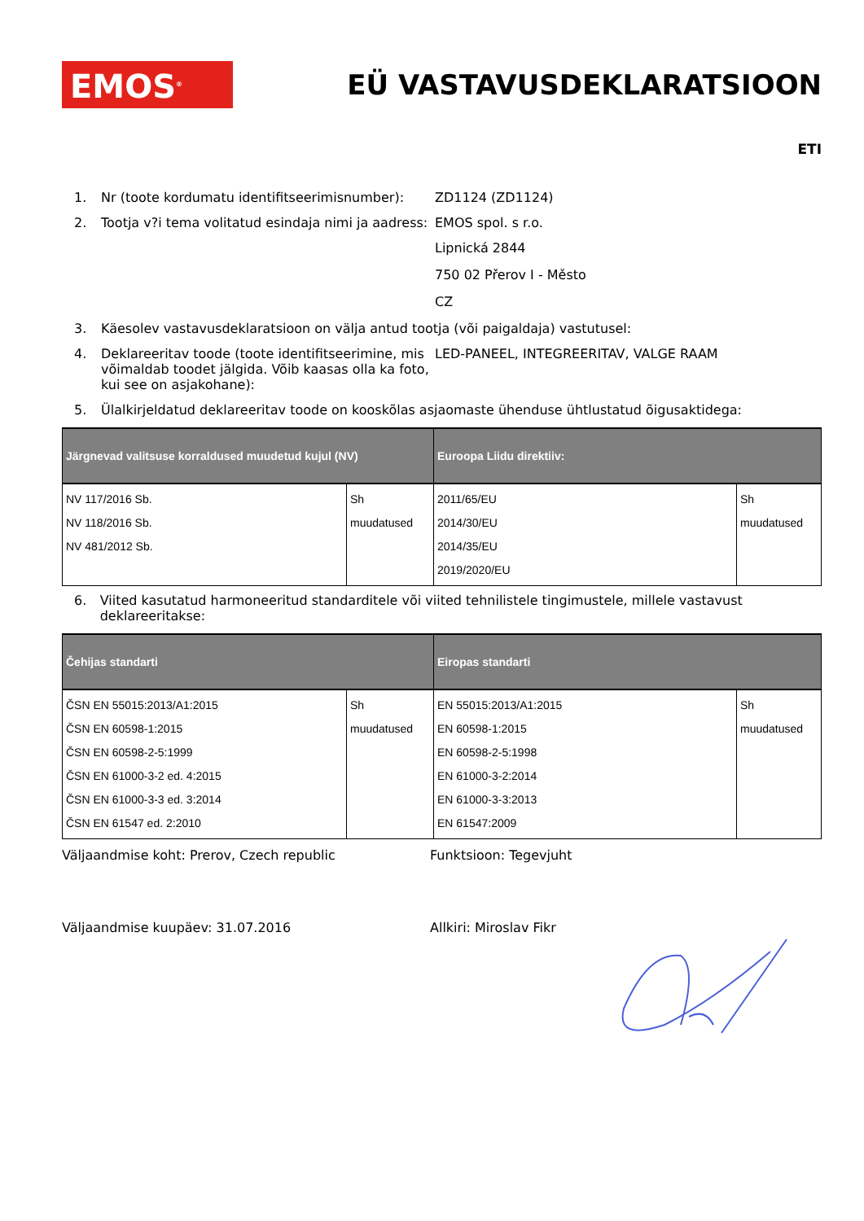EMOS<sup>®</sup>
EÜ VASTAVUSDEKLARATSIOON
ETI
1. Nr (toote kordumatu identifitseerimisnumber): ZD1124 (ZD1124)
2. Tootja v?i tema volitatud esindaja nimi ja aadress: EMOS spol. s r.o.
Lipnická 2844
750 02 Přerov I - Město
CZ
3. Käesolev vastavusdeklaratsioon on välja antud tootja (või paigaldaja) vastutusel:
4. Deklareeritav toode (toote identifitseerimine, mis võimaldab toodet jälgida. Võib kaasas olla ka foto, kui see on asjakohane): LED-PANEEL, INTEGREERITAV, VALGE RAAM
5. Ülalkirjeldatud deklareeritav toode on kooskõlas asjaomaste ühenduse ühtlustatud õigusaktidega:
| Järgnevad valitsuse korraldused muudetud kujul (NV) | | Euroopa Liidu direktiiv: | |
| --- | --- | --- | --- |
| NV 117/2016 Sb. NV 118/2016 Sb. NV 481/2012 Sb. | Sh muudatused | 2011/65/EU 2014/30/EU 2014/35/EU 2019/2020/EU | Sh muudatused |
6. Viited kasutatud harmoneeritud standarditele või viited tehnilistele tingimustele, millele vastavust deklareeritakse:
| Čehijas standarti | | Eiropas standarti | |
| --- | --- | --- | --- |
| ČSN EN 55015:2013/A1:2015 ČSN EN 60598-1:2015 ČSN EN 60598-2-5:1999 ČSN EN 61000-3-2 ed. 4:2015 ČSN EN 61000-3-3 ed. 3:2014 ČSN EN 61547 ed. 2:2010 | Sh muudatused | EN 55015:2013/A1:2015 EN 60598-1:2015 EN 60598-2-5:1998 EN 61000-3-2:2014 EN 61000-3-3:2013 EN 61547:2009 | Sh muudatused |
Väljaandmise koht: Prerov, Czech republic Funktsioon: Tegevjuht
Väljaandmise kuupäev: 31.07.2016 Allkiri: Miroslav Fikr